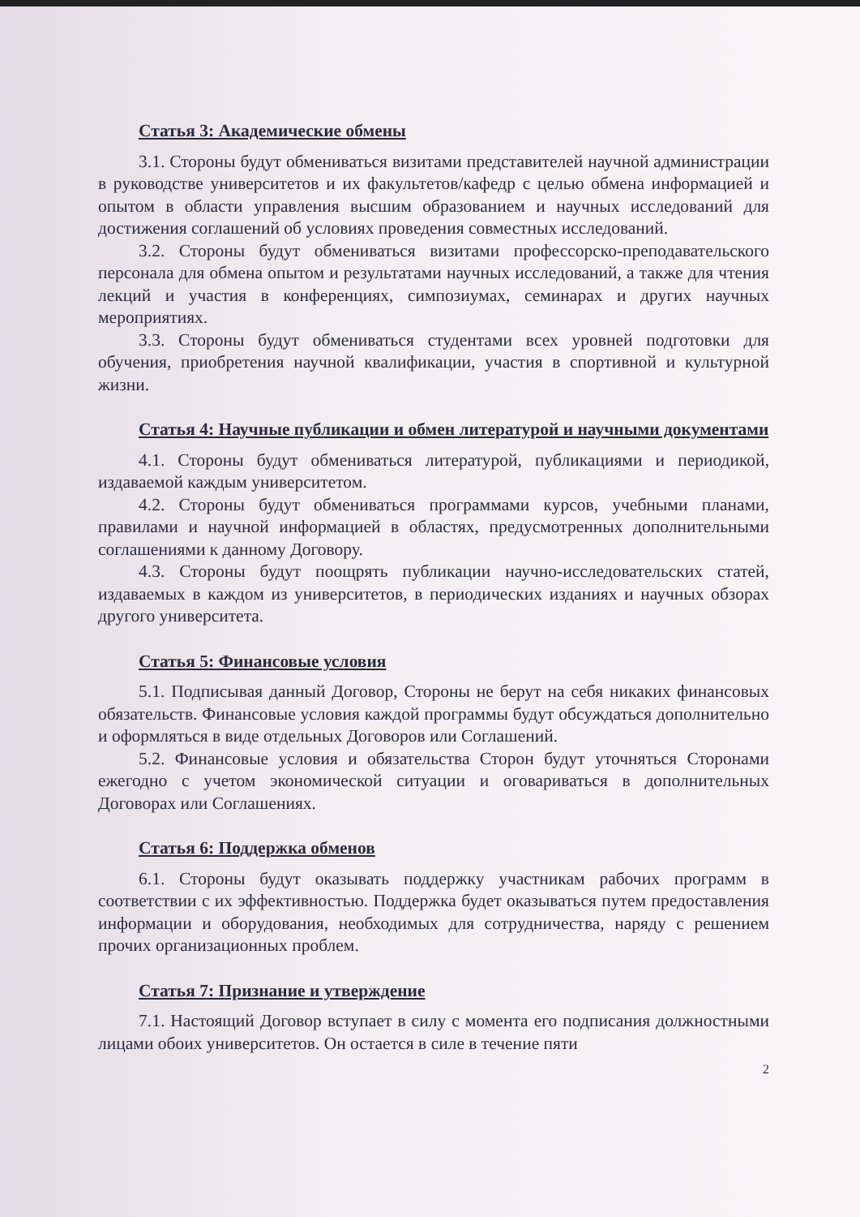Статья 3: Академические обмены
3.1. Стороны будут обмениваться визитами представителей научной администрации в руководстве университетов и их факультетов/кафедр с целью обмена информацией и опытом в области управления высшим образованием и научных исследований для достижения соглашений об условиях проведения совместных исследований.
3.2. Стороны будут обмениваться визитами профессорско-преподавательского персонала для обмена опытом и результатами научных исследований, а также для чтения лекций и участия в конференциях, симпозиумах, семинарах и других научных мероприятиях.
3.3. Стороны будут обмениваться студентами всех уровней подготовки для обучения, приобретения научной квалификации, участия в спортивной и культурной жизни.
Статья 4: Научные публикации и обмен литературой и научными документами
4.1. Стороны будут обмениваться литературой, публикациями и периодикой, издаваемой каждым университетом.
4.2. Стороны будут обмениваться программами курсов, учебными планами, правилами и научной информацией в областях, предусмотренных дополнительными соглашениями к данному Договору.
4.3. Стороны будут поощрять публикации научно-исследовательских статей, издаваемых в каждом из университетов, в периодических изданиях и научных обзорах другого университета.
Статья 5: Финансовые условия
5.1. Подписывая данный Договор, Стороны не берут на себя никаких финансовых обязательств. Финансовые условия каждой программы будут обсуждаться дополнительно и оформляться в виде отдельных Договоров или Соглашений.
5.2. Финансовые условия и обязательства Сторон будут уточняться Сторонами ежегодно с учетом экономической ситуации и оговариваться в дополнительных Договорах или Соглашениях.
Статья 6: Поддержка обменов
6.1. Стороны будут оказывать поддержку участникам рабочих программ в соответствии с их эффективностью. Поддержка будет оказываться путем предоставления информации и оборудования, необходимых для сотрудничества, наряду с решением прочих организационных проблем.
Статья 7: Признание и утверждение
7.1. Настоящий Договор вступает в силу с момента его подписания должностными лицами обоих университетов. Он остается в силе в течение пяти
2